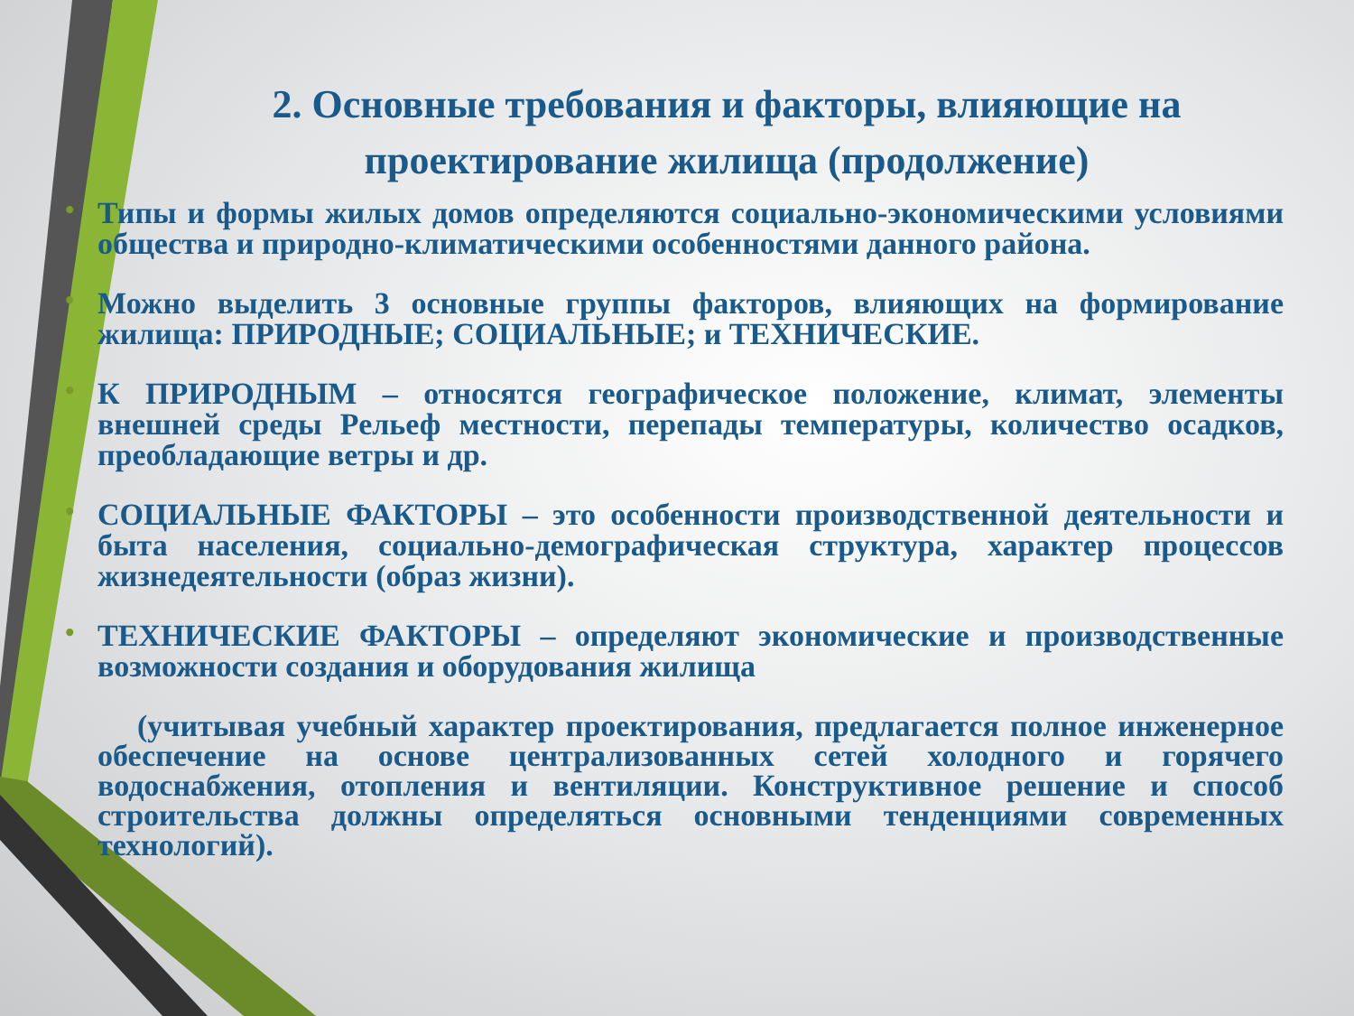2. Основные требования и факторы, влияющие на проектирование жилища (продолжение)
• Типы и формы жилых домов определяются социально-экономическими условиями общества и природно-климатическими особенностями данного района.
• Можно выделить 3 основные группы факторов, влияющих на формирование жилища: ПРИРОДНЫЕ; СОЦИАЛЬНЫЕ; и ТЕХНИЧЕСКИЕ.
• К ПРИРОДНЫМ – относятся географическое положение, климат, элементы внешней среды Рельеф местности, перепады температуры, количество осадков, преобладающие ветры и др.
• СОЦИАЛЬНЫЕ ФАКТОРЫ – это особенности производственной деятельности и быта населения, социально-демографическая структура, характер процессов жизнедеятельности (образ жизни).
• ТЕХНИЧЕСКИЕ ФАКТОРЫ – определяют экономические и производственные возможности создания и оборудования жилища
(учитывая учебный характер проектирования, предлагается полное инженерное обеспечение на основе централизованных сетей холодного и горячего водоснабжения, отопления и вентиляции. Конструктивное решение и способ строительства должны определяться основными тенденциями современных технологий).